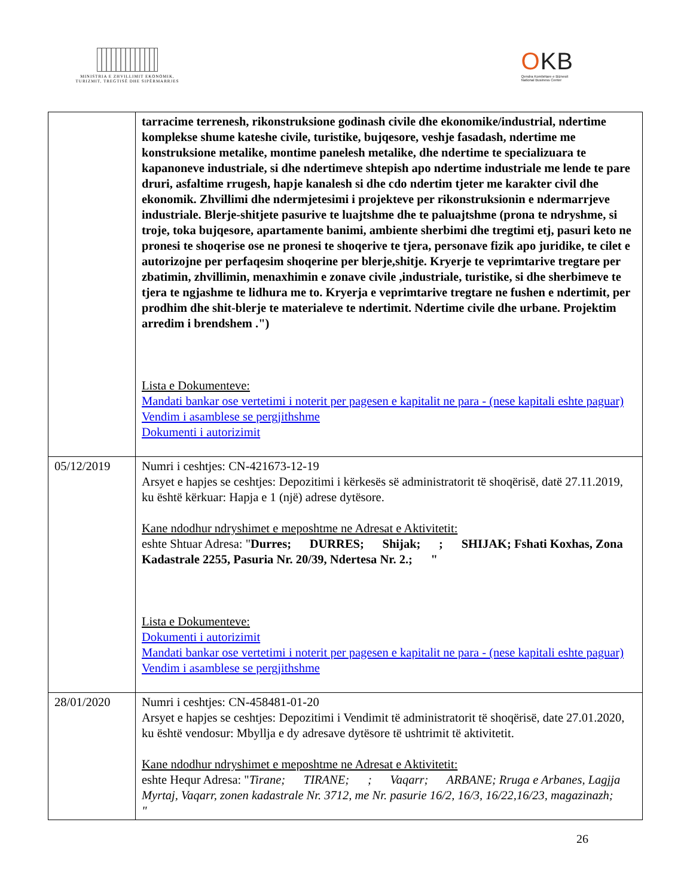MINISTRIA E ZHVILLIMIT EKONOMIK, TURIZMIT, TREGTISË DHE SIPËRMARRJES
OKB
Qendra Kombëtare e Biznesit
National Business Center
| | tarracime terrenesh, rikonstruksione godinash civile dhe ekonomike/industrial, ndertime komplekse shume kateshe civile, turistike, bujqesore, veshje fasadash, ndertime me konstruksione metalike, montime panelesh metalike, dhe ndertime te specializuara te kapanoneve industriale, si dhe ndertimeve shtepish apo ndertime industriale me lende te pare druri, asfaltime rrugesh, hapje kanalesh si dhe cdo ndertim tjeter me karakter civil dhe ekonomik. Zhvillimi dhe ndermjetesimi i projekteve per rikonstruksionin e ndermarrjeve industriale. Blerje-shitjete pasurive te luajtshme dhe te paluajtshme (prona te ndryshme, si troje, toka bujqesore, apartamente banimi, ambiente sherbimi dhe tregtimi etj, pasuri keto ne pronesi te shoqerise ose ne pronesi te shoqerive te tjera, personave fizik apo juridike, te cilet e autorizojne per perfaqesim shoqerine per blerje,shitje. Kryerje te veprimtarive tregtare per zbatimin, zhvillimin, menaxhimin e zonave civile ,industriale, turistike, si dhe sherbimeve te tjera te ngjashme te lidhura me to. Kryerja e veprimtarive tregtare ne fushen e ndertimit, per prodhim dhe shit-blerje te materialeve te ndertimit. Ndertime civile dhe urbane. Projektim arredim i brendshem .") Lista e Dokumenteve: Mandati bankar ose vertetimi i noterit per pagesen e kapitalit ne para - (nese kapitali eshte paguar) Vendim i asamblese se pergjithshme Dokumenti i autorizimit |
| 05/12/2019 | Numri i ceshtjes: CN-421673-12-19 Arsyet e hapjes se ceshtjes: Depozitimi i kërkesës së administratorit të shoqërisë, datë 27.11.2019, ku është kërkuar: Hapja e 1 (një) adrese dytësore. Kane ndodhur ndryshimet e meposhtme ne Adresat e Aktivitetit: eshte Shtuar Adresa: " Durres; DURRES; Shijak; ; SHIJAK; Fshati Koxhas, Zona Kadastrale 2255, Pasuria Nr. 20/39, Ndertesa Nr. 2.; " Lista e Dokumenteve: Dokumenti i autorizimit Mandati bankar ose vertetimi i noterit per pagesen e kapitalit ne para - (nese kapitali eshte paguar) Vendim i asamblese se pergjithshme |
| 28/01/2020 | Numri i ceshtjes: CN-458481-01-20 Arsyet e hapjes se ceshtjes: Depozitimi i Vendimit të administratorit të shoqërisë, date 27.01.2020, ku është vendosur: Mbyllja e dy adresave dytësore të ushtrimit të aktivitetit. Kane ndodhur ndryshimet e meposhtme ne Adresat e Aktivitetit: eshte Hequr Adresa: " Tirane; TIRANE; ; Vaqarr; ARBANE; Rruga e Arbanes, Lagjja Myrtaj, Vaqarr, zonen kadastrale Nr. 3712, me Nr. pasurie 16/2, 16/3, 16/22,16/23, magazinazh; " |
26